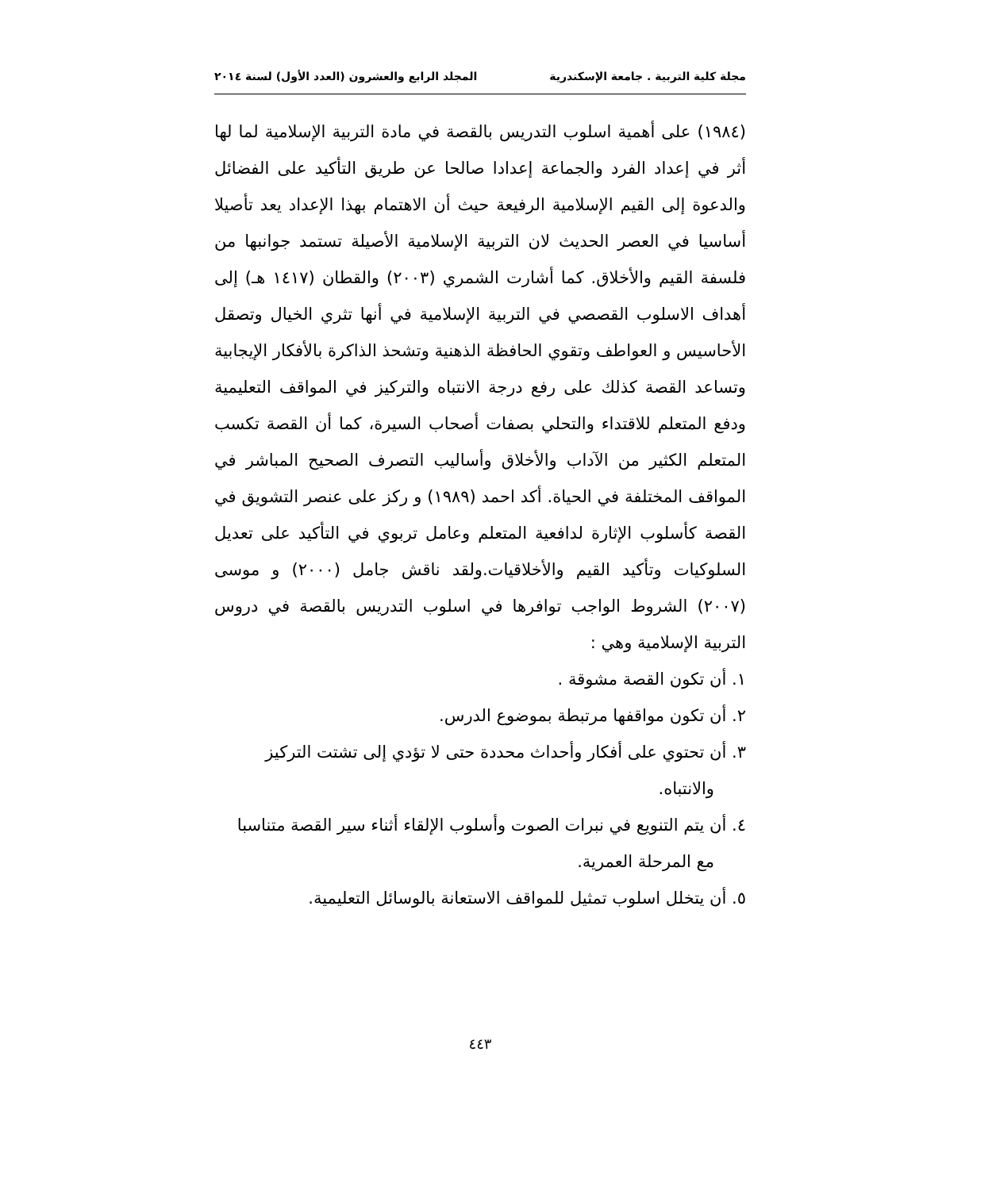مجلة كلية التربية . جامعة الإسكندرية المجلد الرابع والعشرون (العدد الأول) لسنة ٢٠١٤
(١٩٨٤) على أهمية اسلوب التدريس بالقصة في مادة التربية الإسلامية لما لها أثر في إعداد الفرد والجماعة إعدادا صالحا عن طريق التأكيد على الفضائل والدعوة إلى القيم الإسلامية الرفيعة حيث أن الاهتمام بهذا الإعداد يعد تأصيلا أساسيا في العصر الحديث لان التربية الإسلامية الأصيلة تستمد جوانبها من فلسفة القيم والأخلاق. كما أشارت الشمري (٢٠٠٣) والقطان (١٤١٧ هـ) إلى أهداف الاسلوب القصصي في التربية الإسلامية في أنها تثري الخيال وتصقل الأحاسيس و العواطف وتقوي الحافظة الذهنية وتشحذ الذاكرة بالأفكار الإيجابية وتساعد القصة كذلك على رفع درجة الانتباه والتركيز في المواقف التعليمية ودفع المتعلم للاقتداء والتحلي بصفات أصحاب السيرة، كما أن القصة تكسب المتعلم الكثير من الآداب والأخلاق وأساليب التصرف الصحيح المباشر في المواقف المختلفة في الحياة. أكد احمد (١٩٨٩) و ركز على عنصر التشويق في القصة كأسلوب الإثارة لدافعية المتعلم وعامل تربوي في التأكيد على تعديل السلوكيات وتأكيد القيم والأخلاقيات.ولقد ناقش جامل (٢٠٠٠) و موسى (٢٠٠٧) الشروط الواجب توافرها في اسلوب التدريس بالقصة في دروس التربية الإسلامية وهي :
١. أن تكون القصة مشوقة .
٢. أن تكون مواقفها مرتبطة بموضوع الدرس.
٣. أن تحتوي على أفكار وأحداث محددة حتى لا تؤدي إلى تشتت التركيز والانتباه.
٤. أن يتم التنويع في نبرات الصوت وأسلوب الإلقاء أثناء سير القصة متناسبا مع المرحلة العمرية.
٥. أن يتخلل اسلوب تمثيل للمواقف الاستعانة بالوسائل التعليمية.
٤٤٣